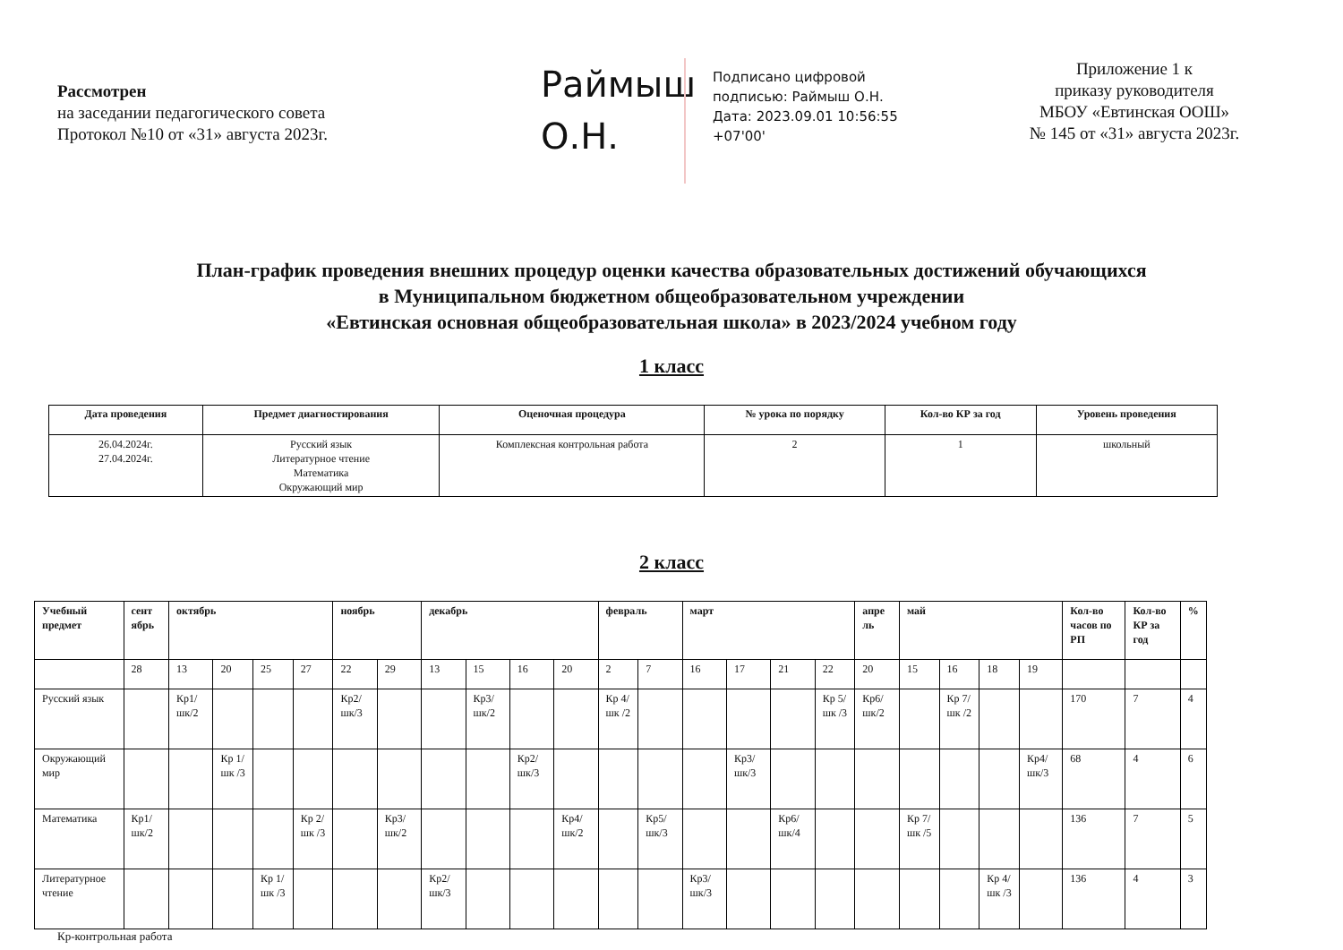Рассмотрен
на заседании педагогического совета
Протокол №10 от «31» августа 2023г.
Раймыш О.Н.
Подписано цифровой
подписью: Раймыш О.Н.
Дата: 2023.09.01 10:56:55
+07'00'
Приложение 1 к
приказу руководителя
МБОУ «Евтинская ООШ»
№ 145 от «31» августа 2023г.
План-график проведения внешних процедур оценки качества образовательных достижений обучающихся
в Муниципальном бюджетном общеобразовательном учреждении
«Евтинская основная общеобразовательная школа» в 2023/2024 учебном году
1 класс
| Дата проведения | Предмет диагностирования | Оценочная процедура | № урока по порядку | Кол-во КР за год | Уровень проведения |
| --- | --- | --- | --- | --- | --- |
| 26.04.2024г. 27.04.2024г. | Русский язык Литературное чтение Математика Окружающий мир | Комплексная контрольная работа | 2 | 1 | школьный |
2 класс
| Учебный предмет | сент ябрь | октябрь | | | | ноябрь | | декабрь | | | | февраль | | март | | | | апре ль | май | | | | Кол-во часов по РП | Кол-во КР за год | % |
| --- | --- | --- | --- | --- | --- | --- | --- | --- | --- | --- | --- | --- | --- | --- | --- | --- | --- | --- | --- | --- | --- | --- | --- | --- | --- |
| | 28 | 13 | 20 | 25 | 27 | 22 | 29 | 13 | 15 | 16 | 20 | 2 | 7 | 16 | 17 | 21 | 22 | 20 | 15 | 16 | 18 | 19 | | | |
| Русский язык | | Кр1/ шк/2 | | | | Кр2/ шк/3 | | | Кр3/ шк/2 | | | Кр 4/ шк /2 | | | | | Кр 5/ шк /3 | Кр6/ шк/2 | | Кр 7/ шк /2 | | | 170 | 7 | 4 |
| Окружающий мир | | | Кр 1/ шк /3 | | | | | | | Кр2/ шк/3 | | | | | Кр3/ шк/3 | | | | | | | Кр4/шк/3 | 68 | 4 | 6 |
| Математика | Кр1/ шк/2 | | | | Кр 2/ шк /3 | | Кр3/ шк/2 | | | | Кр4/ шк/2 | | Кр5/ шк/3 | | | Кр6/ шк/4 | | | Кр 7/ шк /5 | | | | 136 | 7 | 5 |
| Литературное чтение | | | | Кр 1/ шк /3 | | | | Кр2/ шк/3 | | | | | | Кр3/ шк/3 | | | | | | | Кр 4/ шк /3 | | 136 | 4 | 3 |
Кр-контрольная работа